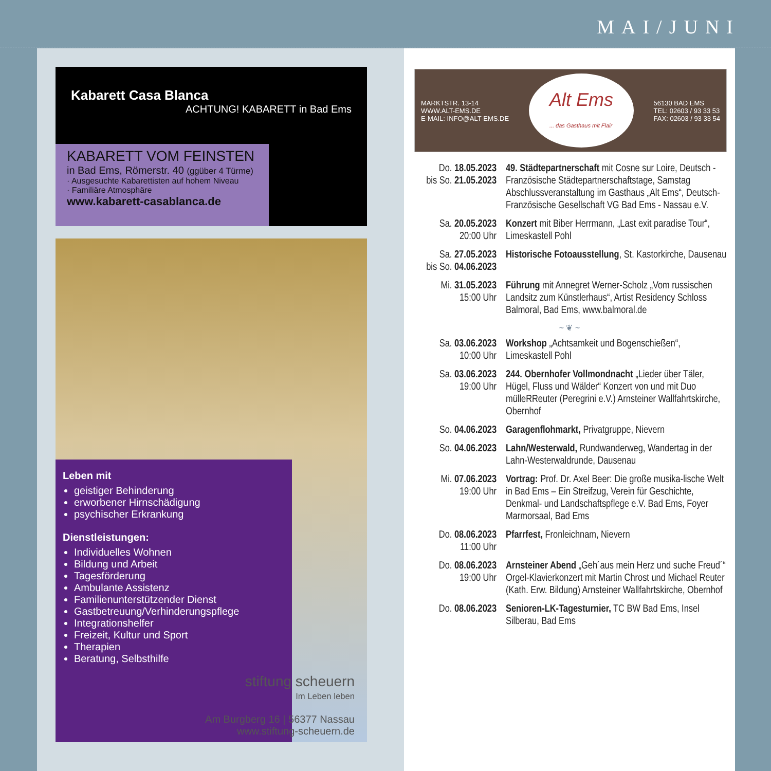MAI/JUNI
Kabarett Casa Blanca ACHTUNG! KABARETT in Bad Ems
KABARETT VOM FEINSTEN
in Bad Ems, Römerstr. 40 (ggüber 4 Türme)
· Ausgesuchte Kabarettisten auf hohem Niveau
· Familiäre Atmosphäre
www.kabarett-casablanca.de
Leben mit
geistiger Behinderung
erworbener Hirnschädigung
psychischer Erkrankung
Dienstleistungen:
Individuelles Wohnen
Bildung und Arbeit
Tagesförderung
Ambulante Assistenz
Familienunterstützender Dienst
Gastbetreuung/Verhinderungspflege
Integrationshelfer
Freizeit, Kultur und Sport
Therapien
Beratung, Selbsthilfe
stiftung scheuern
Im Leben leben
Am Burgberg 16 | 56377 Nassau
www.stiftung-scheuern.de
MARKTSTR. 13-14
WWW.ALT-EMS.DE
E-MAIL: INFO@ALT-EMS.DE
Alt Ems
... das Gasthaus mit Flair
56130 BAD EMS
TEL: 02603 / 93 33 53
FAX: 02603 / 93 33 54
Do. 18.05.2023
bis So. 21.05.2023
49. Städtepartnerschaft mit Cosne sur Loire, Deutsch - Französische Städtepartnerschaftstage, Samstag Abschlussveranstaltung im Gasthaus „Alt Ems“, Deutsch-Französische Gesellschaft VG Bad Ems - Nassau e.V.
Sa. 20.05.2023
20:00 Uhr
Konzert mit Biber Herrmann, „Last exit paradise Tour“, Limeskastell Pohl
Sa. 27.05.2023
bis So. 04.06.2023
Historische Fotoausstellung, St. Kastorkirche, Dausenau
Mi. 31.05.2023
15:00 Uhr
Führung mit Annegret Werner-Scholz „Vom russischen Landsitz zum Künstlerhaus“, Artist Residency Schloss Balmoral, Bad Ems, www.balmoral.de
~ ❦ ~
Sa. 03.06.2023
10:00 Uhr
Workshop „Achtsamkeit und Bogenschießen“, Limeskastell Pohl
Sa. 03.06.2023
19:00 Uhr
244. Obernhofer Vollmondnacht „Lieder über Täler, Hügel, Fluss und Wälder“ Konzert von und mit Duo mülleRReuter (Peregrini e.V.) Arnsteiner Wallfahrtskirche, Obernhof
So. 04.06.2023 Garagenflohmarkt, Privatgruppe, Nievern
So. 04.06.2023 Lahn/Westerwald, Rundwanderweg, Wandertag in der Lahn-Westerwaldrunde, Dausenau
Mi. 07.06.2023
19:00 Uhr
Vortrag: Prof. Dr. Axel Beer: Die große musika-lische Welt in Bad Ems – Ein Streifzug, Verein für Geschichte, Denkmal- und Landschaftspflege e.V. Bad Ems, Foyer Marmorsaal, Bad Ems
Do. 08.06.2023
11:00 Uhr
Pfarrfest, Fronleichnam, Nievern
Do. 08.06.2023
19:00 Uhr
Arnsteiner Abend „Geh´aus mein Herz und suche Freud´“ Orgel-Klavierkonzert mit Martin Chrost und Michael Reuter (Kath. Erw. Bildung) Arnsteiner Wallfahrtskirche, Obernhof
Do. 08.06.2023 Senioren-LK-Tagesturnier, TC BW Bad Ems, Insel Silberau, Bad Ems